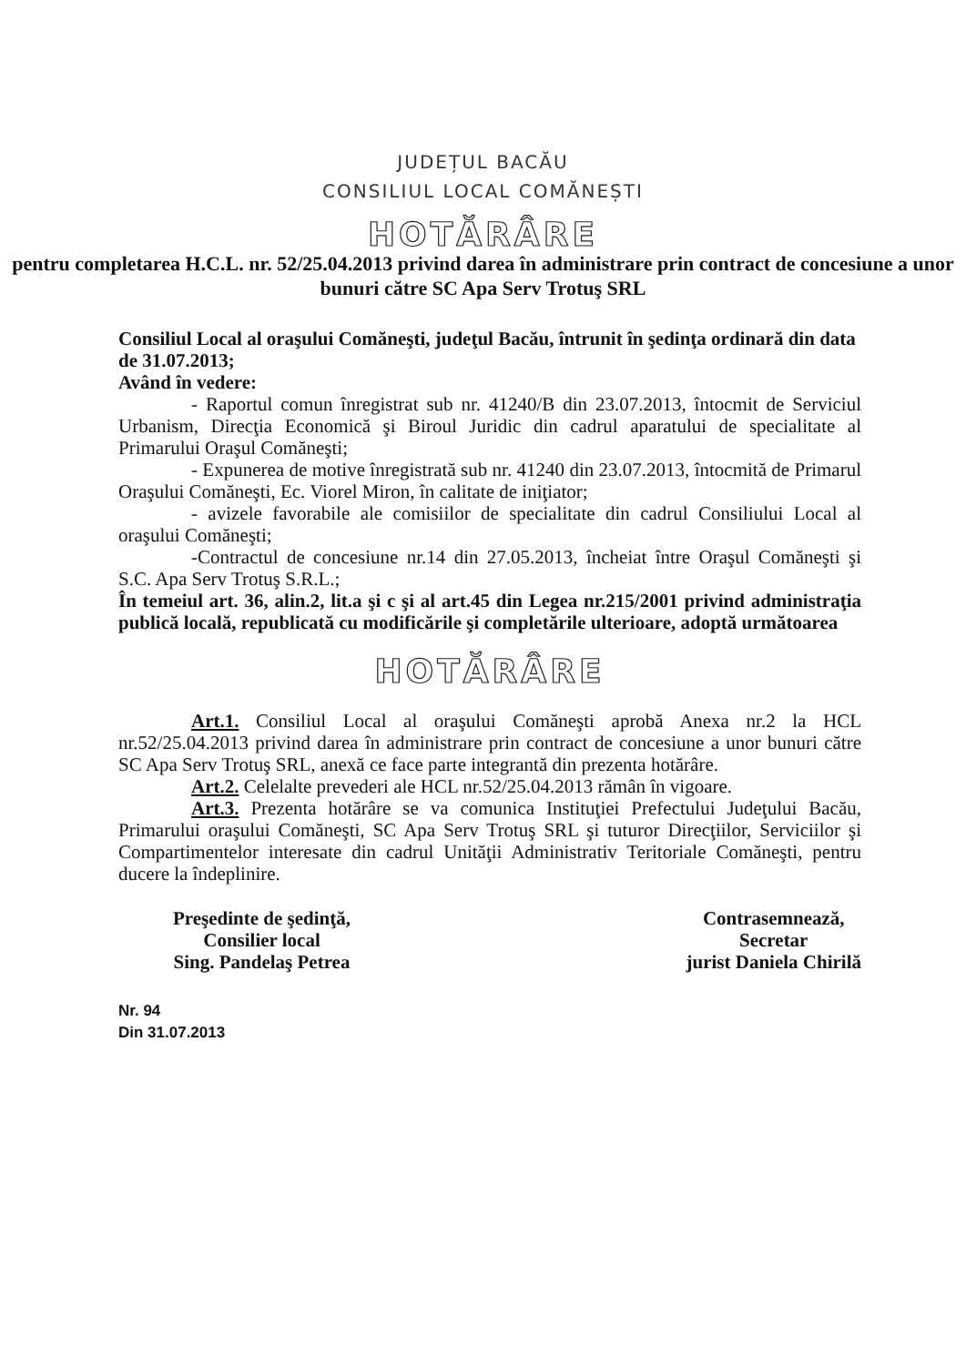JUDEȚUL BACĂU
CONSILIUL LOCAL COMĂNEȘTI
HOTĂRÂRE
pentru completarea H.C.L. nr. 52/25.04.2013 privind darea în administrare prin contract de concesiune a unor bunuri către SC Apa Serv Trotuş SRL
Consiliul Local al oraşului Comăneşti, judeţul Bacău, întrunit în şedinţa ordinară din data de 31.07.2013;
Având în vedere:
- Raportul comun înregistrat sub nr. 41240/B din 23.07.2013, întocmit de Serviciul Urbanism, Direcţia Economică şi Biroul Juridic din cadrul aparatului de specialitate al Primarului Oraşul Comăneşti;
- Expunerea de motive înregistrată sub nr. 41240 din 23.07.2013, întocmită de Primarul Oraşului Comăneşti, Ec. Viorel Miron, în calitate de iniţiator;
- avizele favorabile ale comisiilor de specialitate din cadrul Consiliului Local al oraşului Comăneşti;
-Contractul de concesiune nr.14 din 27.05.2013, încheiat între Oraşul Comăneşti şi S.C. Apa Serv Trotuş S.R.L.;
În temeiul art. 36, alin.2, lit.a şi c şi al art.45 din Legea nr.215/2001 privind administraţia publică locală, republicată cu modificările şi completările ulterioare, adoptă următoarea
HOTĂRÂRE
Art.1. Consiliul Local al oraşului Comăneşti aprobă Anexa nr.2 la HCL nr.52/25.04.2013 privind darea în administrare prin contract de concesiune a unor bunuri către SC Apa Serv Trotuş SRL, anexă ce face parte integrantă din prezenta hotărâre.
Art.2. Celelalte prevederi ale HCL nr.52/25.04.2013 rămân în vigoare.
Art.3. Prezenta hotărâre se va comunica Instituţiei Prefectului Judeţului Bacău, Primarului oraşului Comăneşti, SC Apa Serv Trotuş SRL şi tuturor Direcţiilor, Serviciilor şi Compartimentelor interesate din cadrul Unităţii Administrativ Teritoriale Comăneşti, pentru ducere la îndeplinire.
Preşedinte de şedinţă,
Consilier local
Sing. Pandelaş Petrea
Contrasemnează,
Secretar
jurist Daniela Chirilă
Nr. 94
Din 31.07.2013